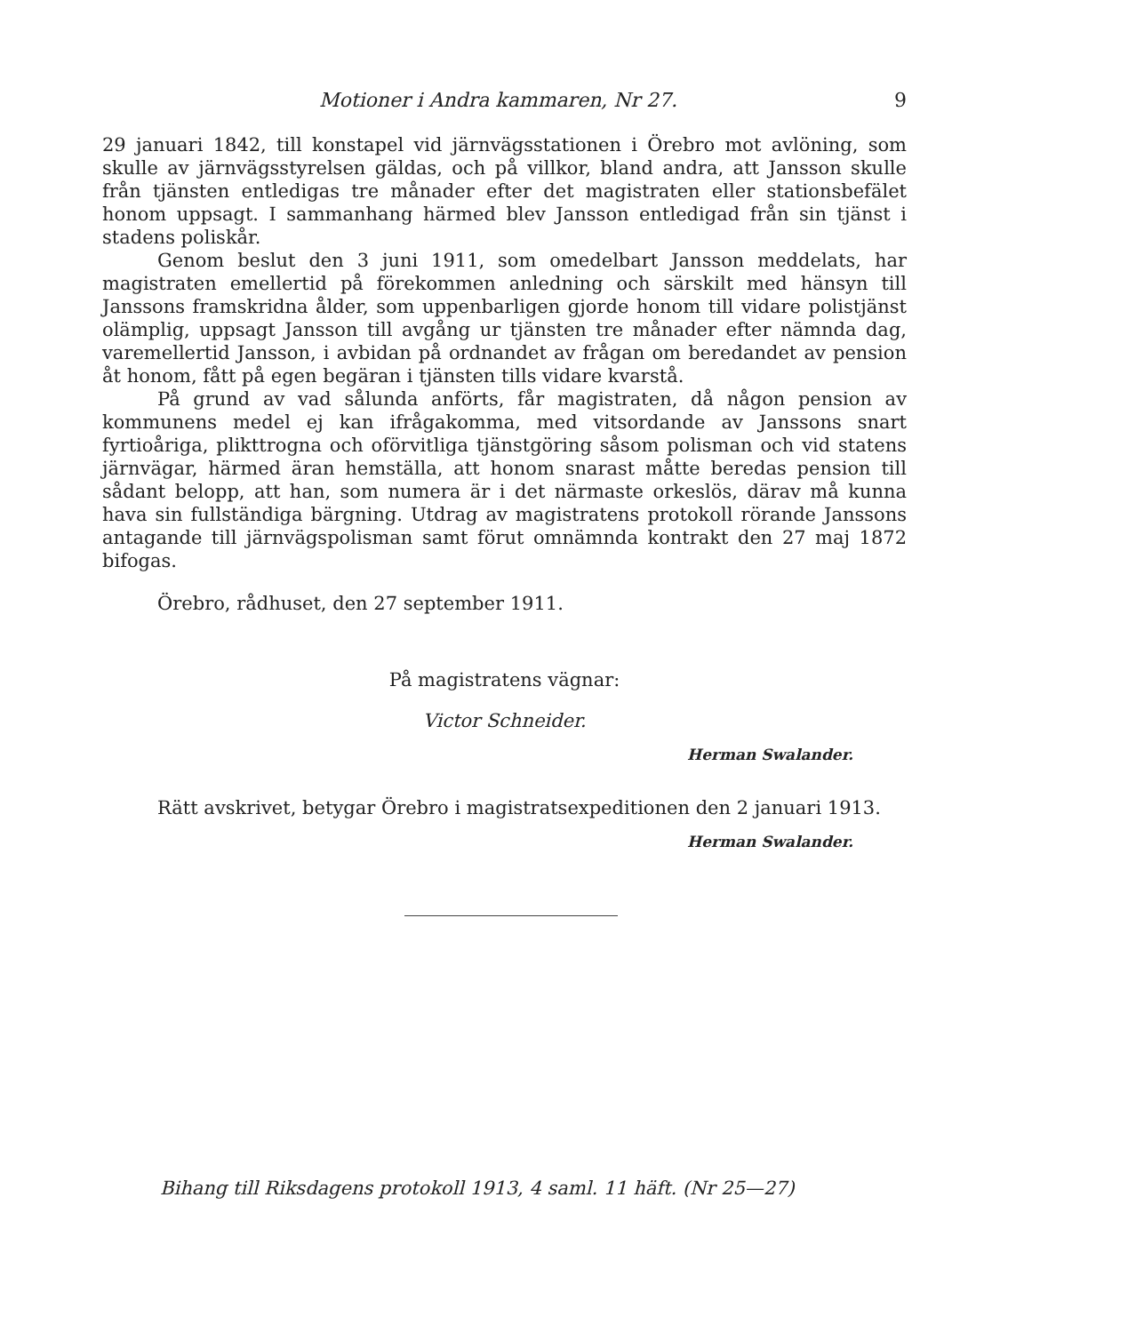Motioner i Andra kammaren, Nr 27. 9
29 januari 1842, till konstapel vid järnvägsstationen i Örebro mot avlöning, som skulle av järnvägsstyrelsen gäldas, och på villkor, bland andra, att Jansson skulle från tjänsten entledigas tre månader efter det magistraten eller stationsbefälet honom uppsagt. I sammanhang härmed blev Jansson entledigad från sin tjänst i stadens poliskår.
Genom beslut den 3 juni 1911, som omedelbart Jansson meddelats, har magistraten emellertid på förekommen anledning och särskilt med hänsyn till Janssons framskridna ålder, som uppenbarligen gjorde honom till vidare polistjänst olämplig, uppsagt Jansson till avgång ur tjänsten tre månader efter nämnda dag, varemellertid Jansson, i avbidan på ordnandet av frågan om beredandet av pension åt honom, fått på egen begäran i tjänsten tills vidare kvarstå.
På grund av vad sålunda anförts, får magistraten, då någon pension av kommunens medel ej kan ifrågakomma, med vitsordande av Janssons snart fyrtioåriga, plikttrogna och oförvitliga tjänstgöring såsom polisman och vid statens järnvägar, härmed äran hemställa, att honom snarast måtte beredas pension till sådant belopp, att han, som numera är i det närmaste orkeslös, därav må kunna hava sin fullständiga bärgning. Utdrag av magistratens protokoll rörande Janssons antagande till järnvägspolisman samt förut omnämnda kontrakt den 27 maj 1872 bifogas.
Örebro, rådhuset, den 27 september 1911.
På magistratens vägnar:
Victor Schneider.
Herman Swalander.
Rätt avskrivet, betygar Örebro i magistratsexpeditionen den 2 januari 1913.
Herman Swalander.
Bihang till Riksdagens protokoll 1913, 4 saml. 11 häft. (Nr 25—27)